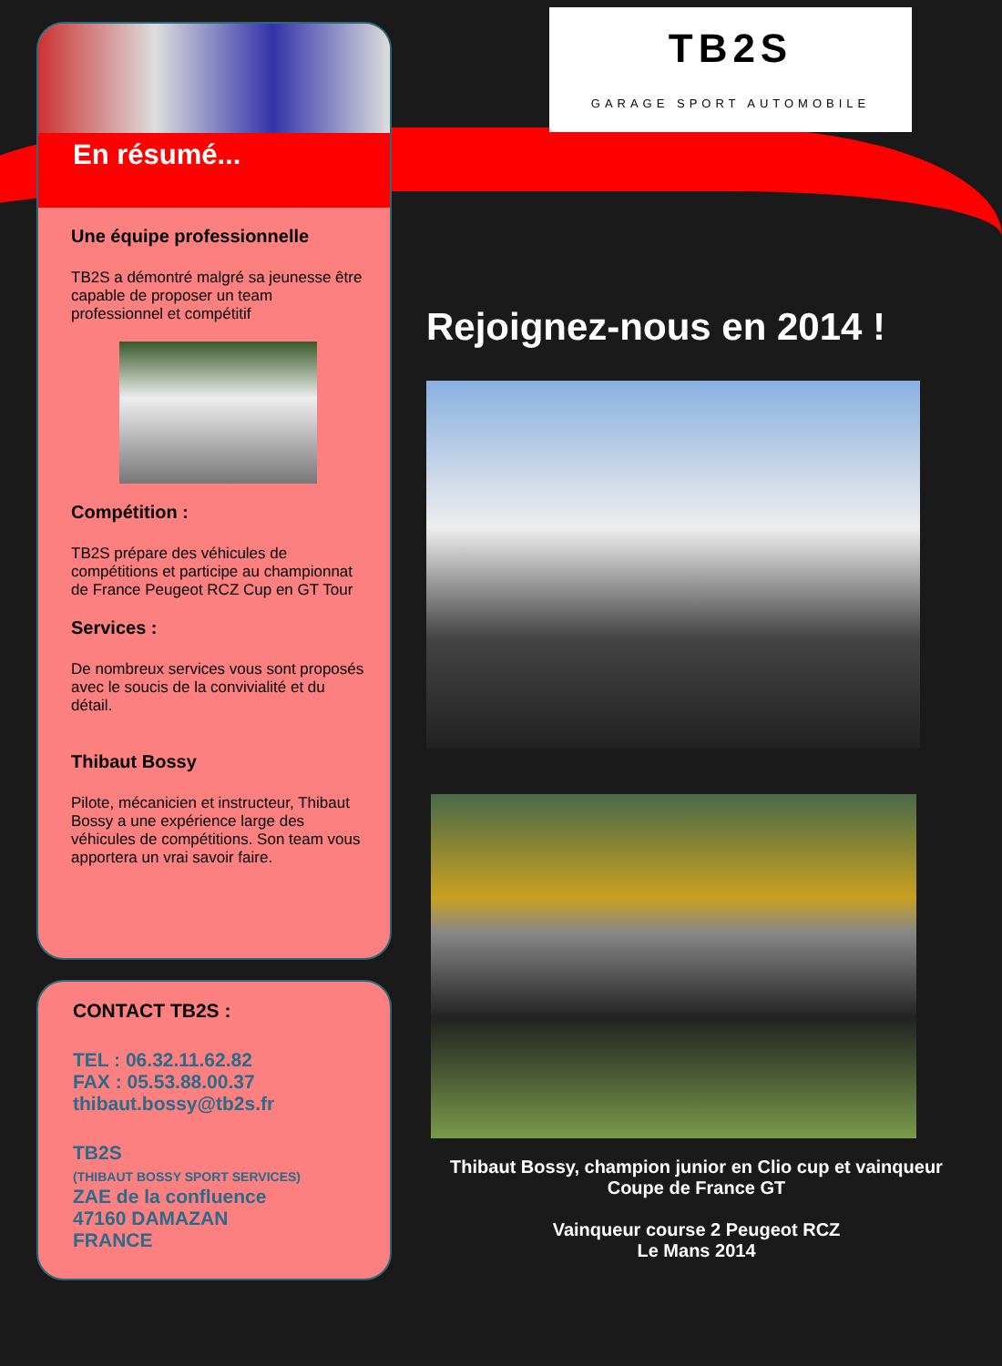En résumé...
Une équipe professionnelle
TB2S a démontré malgré sa jeunesse être capable de proposer un team professionnel et compétitif
Compétition :
TB2S prépare des véhicules de compétitions et participe au championnat de France Peugeot RCZ Cup en GT Tour
Services :
De nombreux services vous sont proposés avec le soucis de la convivialité et du détail.
Thibaut Bossy
Pilote, mécanicien et instructeur, Thibaut Bossy a une expérience large des véhicules de compétitions. Son team vous apportera un vrai savoir faire.
CONTACT TB2S :
TEL : 06.32.11.62.82
FAX : 05.53.88.00.37
thibaut.bossy@tb2s.fr
TB2S
(THIBAUT BOSSY SPORT SERVICES)
ZAE de la confluence
47160 DAMAZAN
FRANCE
TB2S
GARAGE SPORT AUTOMOBILE
Rejoignez-nous en 2014 !
Thibaut Bossy, champion junior en Clio cup et vainqueur Coupe de France GT
Vainqueur course 2 Peugeot RCZ
Le Mans 2014